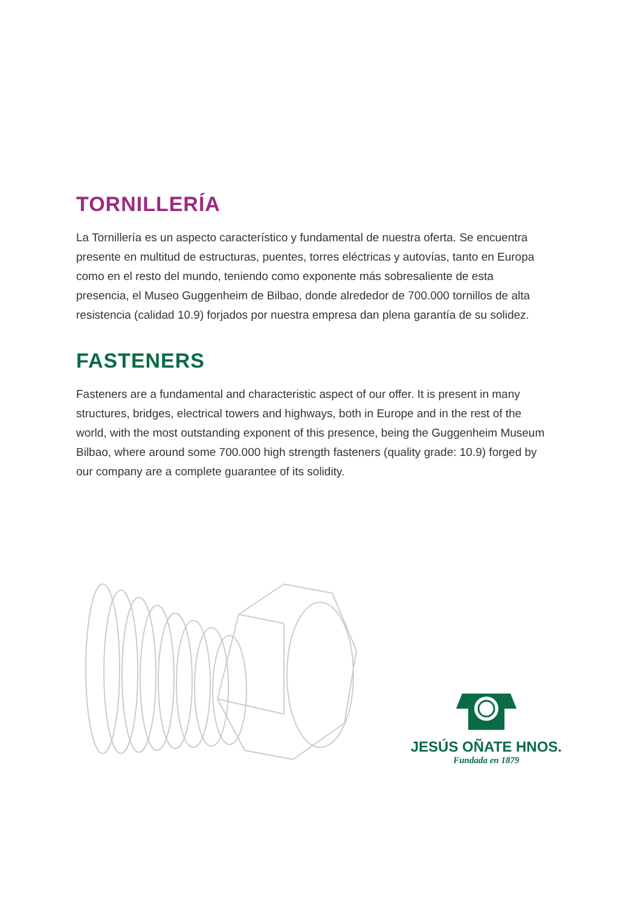TORNILLERÍA
La Tornillería es un aspecto característico y fundamental de nuestra oferta. Se encuentra presente en multitud de estructuras, puentes, torres eléctricas y autovías, tanto en Europa como en el resto del mundo, teniendo como exponente más sobresaliente de esta presencia, el Museo Guggenheim de Bilbao, donde alrededor de 700.000 tornillos de alta resistencia (calidad 10.9) forjados por nuestra empresa dan plena garantía de su solidez.
FASTENERS
Fasteners are a fundamental and characteristic aspect of our offer. It is present in many structures, bridges, electrical towers and highways, both in Europe and in the rest of the world, with the most outstanding exponent of this presence, being the Guggenheim Museum Bilbao, where around some 700.000 high strength fasteners (quality grade: 10.9) forged by our company are a complete guarantee of its solidity.
JESÚS OÑATE HNOS.
Fundada en 1879